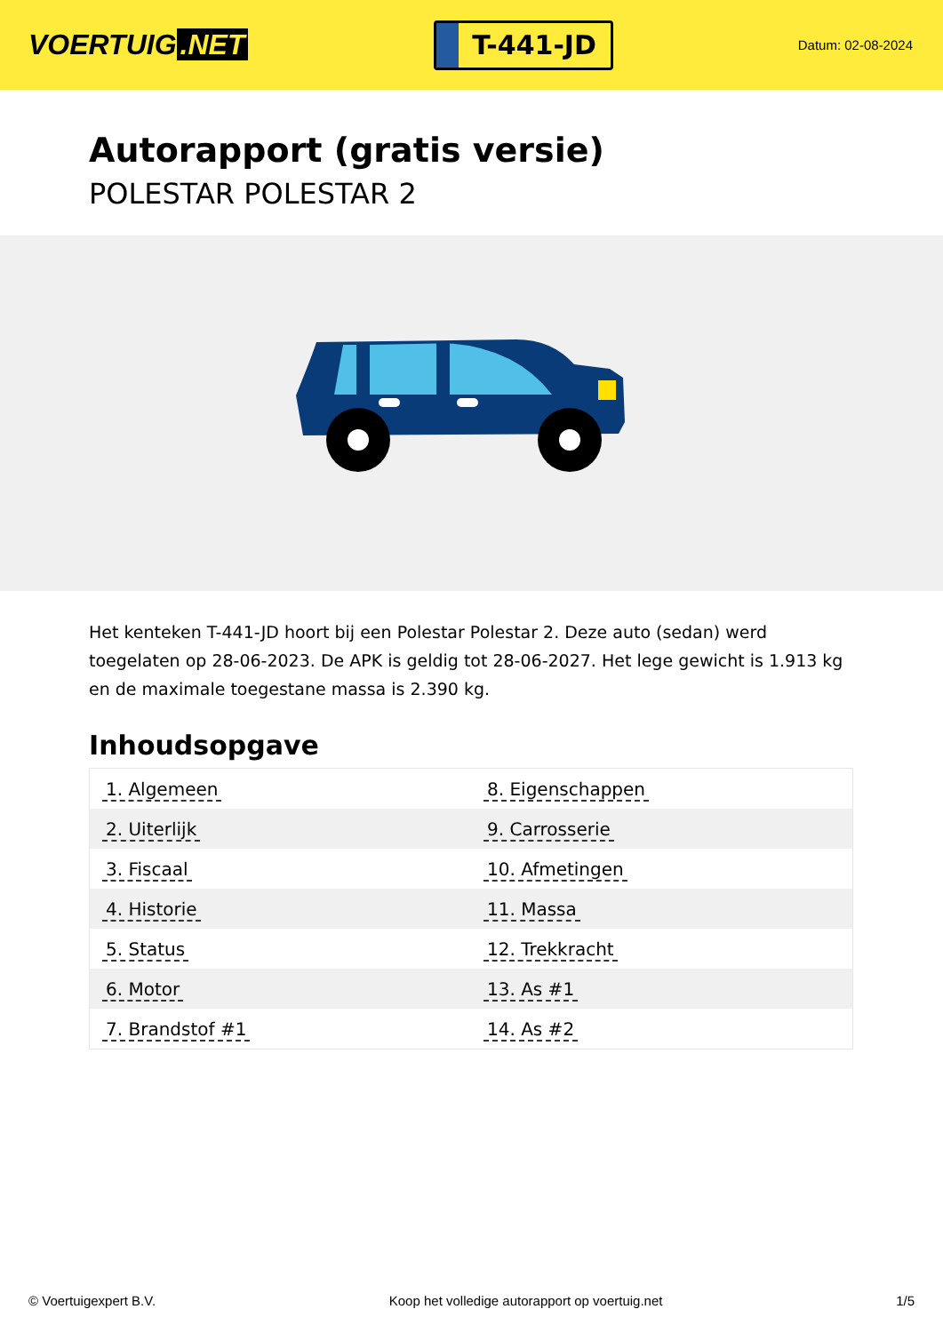VOERTUIG.NET
T-441-JD
Datum: 02-08-2024
Autorapport (gratis versie)
POLESTAR POLESTAR 2
Het kenteken T-441-JD hoort bij een Polestar Polestar 2. Deze auto (sedan) werd toegelaten op 28-06-2023. De APK is geldig tot 28-06-2027. Het lege gewicht is 1.913 kg en de maximale toegestane massa is 2.390 kg.
Inhoudsopgave
| 1. Algemeen | 8. Eigenschappen |
| 2. Uiterlijk | 9. Carrosserie |
| 3. Fiscaal | 10. Afmetingen |
| 4. Historie | 11. Massa |
| 5. Status | 12. Trekkracht |
| 6. Motor | 13. As #1 |
| 7. Brandstof #1 | 14. As #2 |
© Voertuigexpert B.V. Koop het volledige autorapport op voertuig.net 1/5